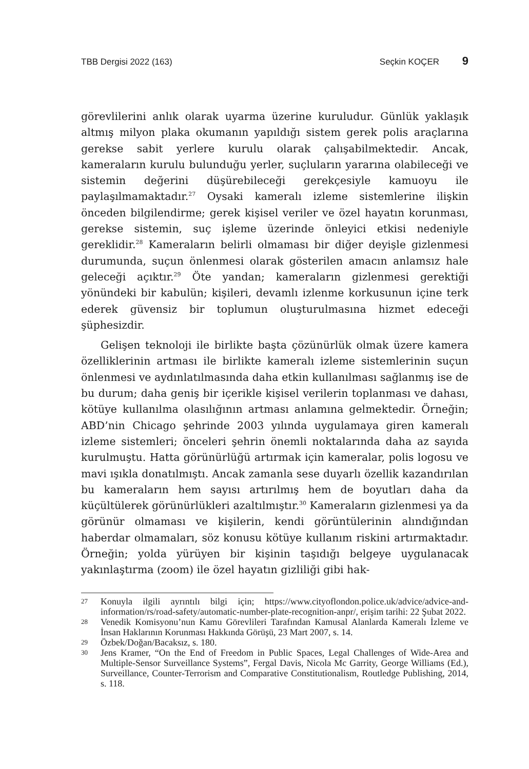TBB Dergisi 2022 (163) Seçkin KOÇER 9
görevlilerini anlık olarak uyarma üzerine kuruludur. Günlük yaklaşık altmış milyon plaka okumanın yapıldığı sistem gerek polis araçlarına gerekse sabit yerlere kurulu olarak çalışabilmektedir. Ancak, kameraların kurulu bulunduğu yerler, suçluların yararına olabileceği ve sistemin değerini düşürebileceği gerekçesiyle kamuoyu ile paylaşılmamaktadır.<sup>27</sup> Oysaki kameralı izleme sistemlerine ilişkin önceden bilgilendirme; gerek kişisel veriler ve özel hayatın korunması, gerekse sistemin, suç işleme üzerinde önleyici etkisi nedeniyle gereklidir.<sup>28</sup> Kameraların belirli olmaması bir diğer deyişle gizlenmesi durumunda, suçun önlenmesi olarak gösterilen amacın anlamsız hale geleceği açıktır.<sup>29</sup> Öte yandan; kameraların gizlenmesi gerektiği yönündeki bir kabulün; kişileri, devamlı izlenme korkusunun içine terk ederek güvensiz bir toplumun oluşturulmasına hizmet edeceği şüphesizdir.
Gelişen teknoloji ile birlikte başta çözünürlük olmak üzere kamera özelliklerinin artması ile birlikte kameralı izleme sistemlerinin suçun önlenmesi ve aydınlatılmasında daha etkin kullanılması sağlanmış ise de bu durum; daha geniş bir içerikle kişisel verilerin toplanması ve dahası, kötüye kullanılma olasılığının artması anlamına gelmektedir. Örneğin; ABD’nin Chicago şehrinde 2003 yılında uygulamaya giren kameralı izleme sistemleri; önceleri şehrin önemli noktalarında daha az sayıda kurulmuştu. Hatta görünürlüğü artırmak için kameralar, polis logosu ve mavi ışıkla donatılmıştı. Ancak zamanla sese duyarlı özellik kazandırılan bu kameraların hem sayısı artırılmış hem de boyutları daha da küçültülerek görünürlükleri azaltılmıştır.<sup>30</sup> Kameraların gizlenmesi ya da görünür olmaması ve kişilerin, kendi görüntülerinin alındığından haberdar olmamaları, söz konusu kötüye kullanım riskini artırmaktadır. Örneğin; yolda yürüyen bir kişinin taşıdığı belgeye uygulanacak yakınlaştırma (zoom) ile özel hayatın gizliliği gibi hak-
27 Konuyla ilgili ayrıntılı bilgi için; https://www.cityoflondon.police.uk/advice/advice-and-information/rs/road-safety/automatic-number-plate-recognition-anpr/, erişim tarihi: 22 Şubat 2022.
28 Venedik Komisyonu’nun Kamu Görevlileri Tarafından Kamusal Alanlarda Kameralı İzleme ve İnsan Haklarının Korunması Hakkında Görüşü, 23 Mart 2007, s. 14.
29 Özbek/Doğan/Bacaksız, s. 180.
30 Jens Kramer, “On the End of Freedom in Public Spaces, Legal Challenges of Wide-Area and Multiple-Sensor Surveillance Systems”, Fergal Davis, Nicola Mc Garrity, George Williams (Ed.), Surveillance, Counter-Terrorism and Comparative Constitutionalism, Routledge Publishing, 2014, s. 118.